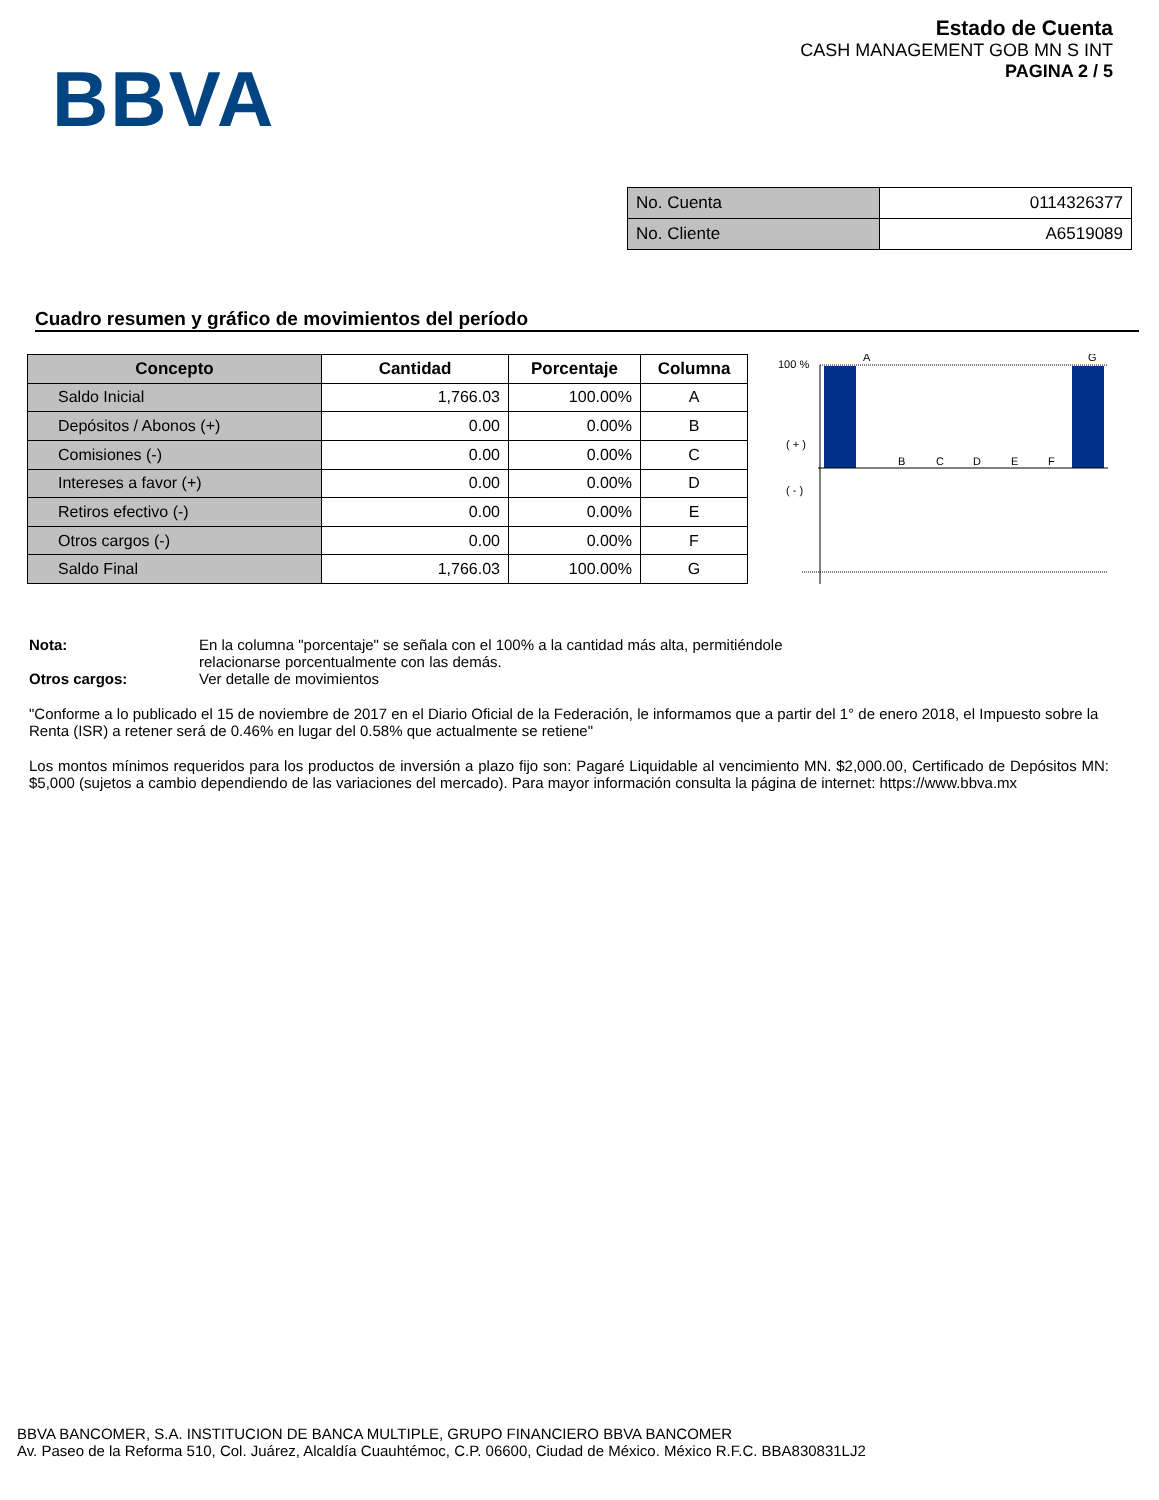BBVA
Estado de Cuenta
CASH MANAGEMENT GOB MN S INT
PAGINA 2 / 5
| No. Cuenta | 0114326377 |
| No. Cliente | A6519089 |
Cuadro resumen y gráfico de movimientos del período
| Concepto | Cantidad | Porcentaje | Columna |
| --- | --- | --- | --- |
| Saldo Inicial | 1,766.03 | 100.00% | A |
| Depósitos / Abonos (+) | 0.00 | 0.00% | B |
| Comisiones (-) | 0.00 | 0.00% | C |
| Intereses a favor (+) | 0.00 | 0.00% | D |
| Retiros efectivo (-) | 0.00 | 0.00% | E |
| Otros cargos (-) | 0.00 | 0.00% | F |
| Saldo Final | 1,766.03 | 100.00% | G |
100 %
A
G
( + )
( - )
B
C
D
E
F
Nota: En la columna "porcentaje" se señala con el 100% a la cantidad más alta, permitiéndole
relacionarse porcentualmente con las demás.
Otros cargos: Ver detalle de movimientos
"Conforme a lo publicado el 15 de noviembre de 2017 en el Diario Oficial de la Federación, le informamos que a partir del 1° de enero 2018, el Impuesto sobre la Renta (ISR) a retener será de 0.46% en lugar del 0.58% que actualmente se retiene"
Los montos mínimos requeridos para los productos de inversión a plazo fijo son: Pagaré Liquidable al vencimiento MN. $2,000.00, Certificado de Depósitos MN: $5,000 (sujetos a cambio dependiendo de las variaciones del mercado). Para mayor información consulta la página de internet: https://www.bbva.mx
BBVA BANCOMER, S.A. INSTITUCION DE BANCA MULTIPLE, GRUPO FINANCIERO BBVA BANCOMER
Av. Paseo de la Reforma 510, Col. Juárez, Alcaldía Cuauhtémoc, C.P. 06600, Ciudad de México. México R.F.C. BBA830831LJ2